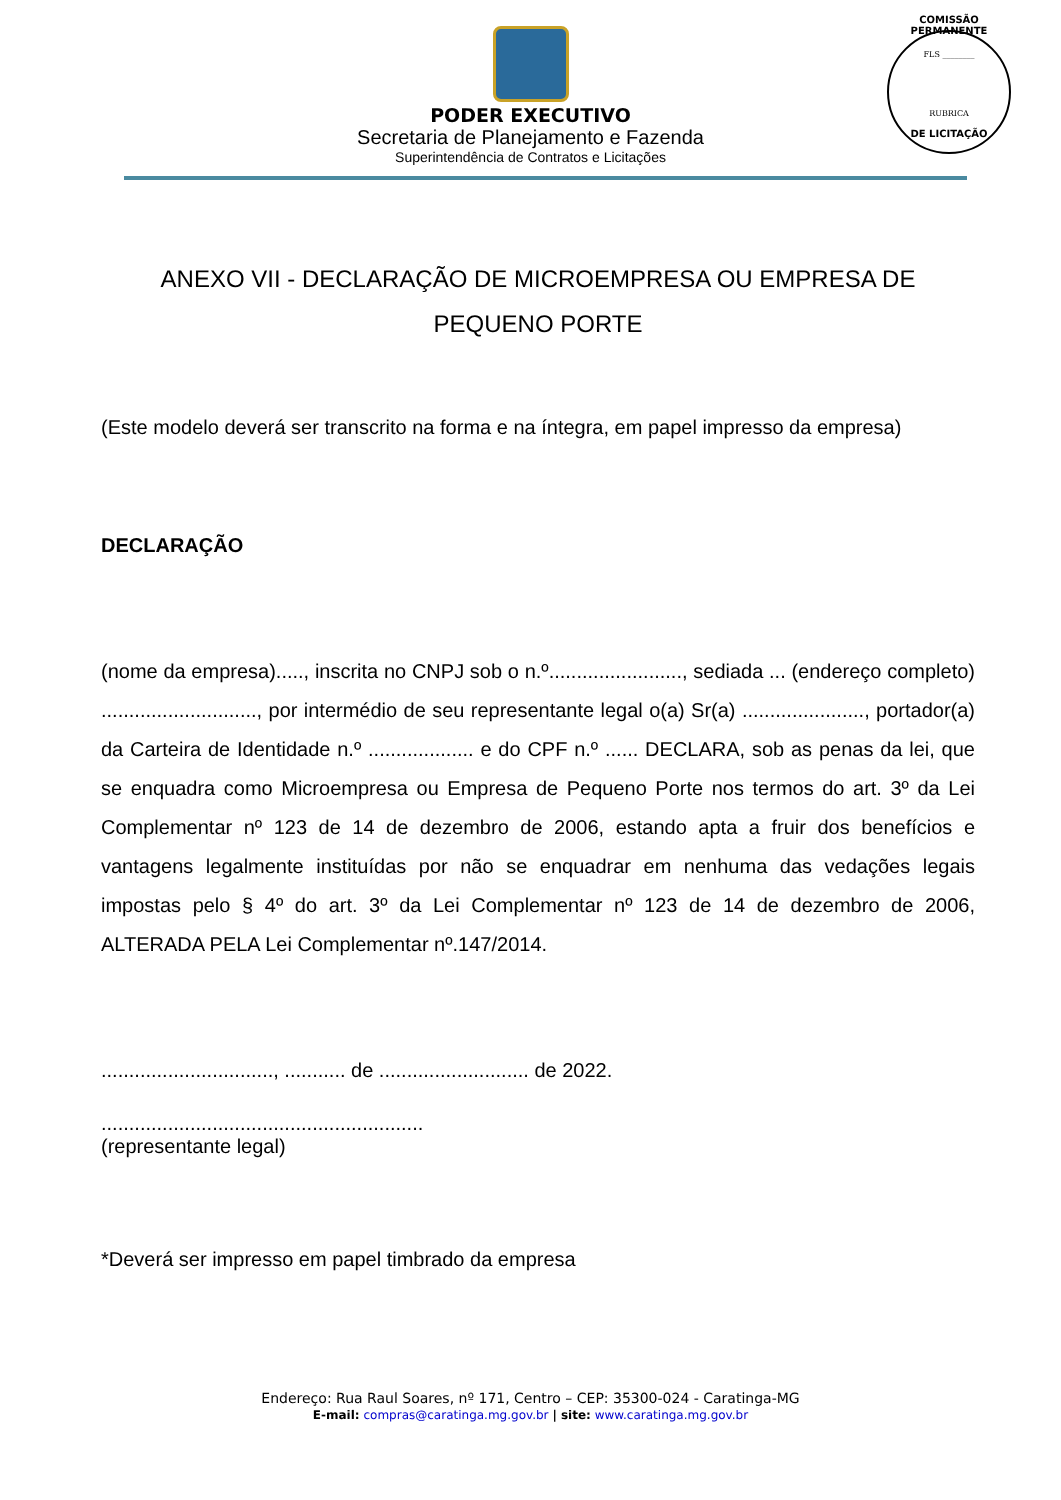PODER EXECUTIVO
Secretaria de Planejamento e Fazenda
Superintendência de Contratos e Licitações
COMISSÃO PERMANENTE
FLS ________
RUBRICA
DE LICITAÇÃO
ANEXO VII - DECLARAÇÃO DE MICROEMPRESA OU EMPRESA DE PEQUENO PORTE
(Este modelo deverá ser transcrito na forma e na íntegra, em papel impresso da empresa)
DECLARAÇÃO
(nome da empresa)....., inscrita no CNPJ sob o n.º........................, sediada ... (endereço completo) ............................, por intermédio de seu representante legal o(a) Sr(a) ......................, portador(a) da Carteira de Identidade n.º ................... e do CPF n.º ...... DECLARA, sob as penas da lei, que se enquadra como Microempresa ou Empresa de Pequeno Porte nos termos do art. 3º da Lei Complementar nº 123 de 14 de dezembro de 2006, estando apta a fruir dos benefícios e vantagens legalmente instituídas por não se enquadrar em nenhuma das vedações legais impostas pelo § 4º do art. 3º da Lei Complementar nº 123 de 14 de dezembro de 2006, ALTERADA PELA Lei Complementar nº.147/2014.
..............................., ........... de ........................... de 2022.
..........................................................
(representante legal)
*Deverá ser impresso em papel timbrado da empresa
Endereço: Rua Raul Soares, nº 171, Centro – CEP: 35300-024 - Caratinga-MG
E-mail: compras@caratinga.mg.gov.br | site: www.caratinga.mg.gov.br